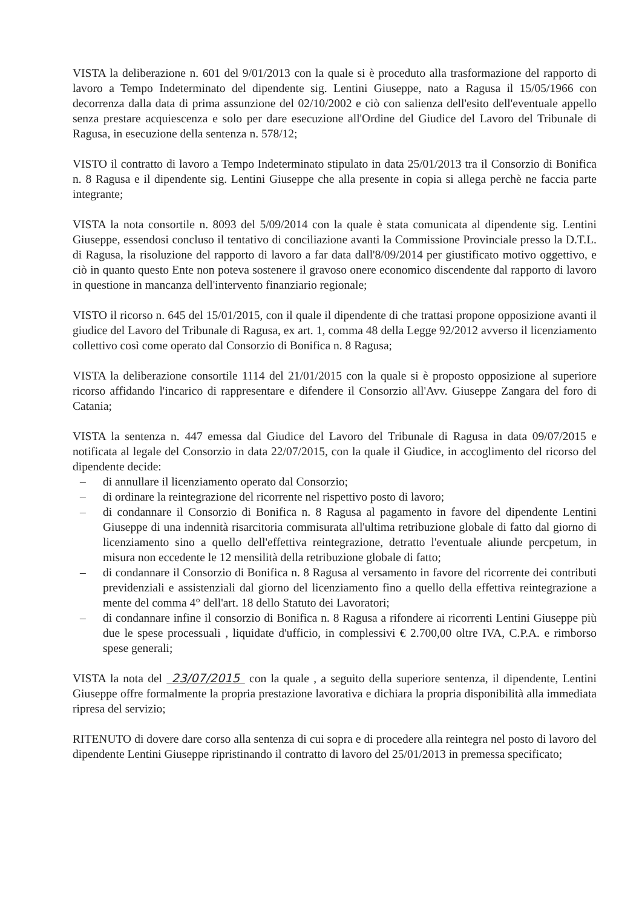VISTA la deliberazione n. 601 del 9/01/2013 con la quale si è proceduto alla trasformazione del rapporto di lavoro a Tempo Indeterminato del dipendente sig. Lentini Giuseppe, nato a Ragusa il 15/05/1966 con decorrenza dalla data di prima assunzione del 02/10/2002 e ciò con salienza dell'esito dell'eventuale appello senza prestare acquiescenza e solo per dare esecuzione all'Ordine del Giudice del Lavoro del Tribunale di Ragusa, in esecuzione della sentenza n. 578/12;
VISTO il contratto di lavoro a Tempo Indeterminato stipulato in data 25/01/2013 tra il Consorzio di Bonifica n. 8 Ragusa e il dipendente sig. Lentini Giuseppe che alla presente in copia si allega perchè ne faccia parte integrante;
VISTA la nota consortile n. 8093 del 5/09/2014 con la quale è stata comunicata al dipendente sig. Lentini Giuseppe, essendosi concluso il tentativo di conciliazione avanti la Commissione Provinciale presso la D.T.L. di Ragusa, la risoluzione del rapporto di lavoro a far data dall'8/09/2014 per giustificato motivo oggettivo, e ciò in quanto questo Ente non poteva sostenere il gravoso onere economico discendente dal rapporto di lavoro in questione in mancanza dell'intervento finanziario regionale;
VISTO il ricorso n. 645 del 15/01/2015, con il quale il dipendente di che trattasi propone opposizione avanti il giudice del Lavoro del Tribunale di Ragusa, ex art. 1, comma 48 della Legge 92/2012 avverso il licenziamento collettivo così come operato dal Consorzio di Bonifica n. 8 Ragusa;
VISTA la deliberazione consortile 1114 del 21/01/2015 con la quale si è proposto opposizione al superiore ricorso affidando l'incarico di rappresentare e difendere il Consorzio all'Avv. Giuseppe Zangara del foro di Catania;
VISTA la sentenza n. 447 emessa dal Giudice del Lavoro del Tribunale di Ragusa in data 09/07/2015 e notificata al legale del Consorzio in data 22/07/2015, con la quale il Giudice, in accoglimento del ricorso del dipendente decide:
– di annullare il licenziamento operato dal Consorzio;
– di ordinare la reintegrazione del ricorrente nel rispettivo posto di lavoro;
– di condannare il Consorzio di Bonifica n. 8 Ragusa al pagamento in favore del dipendente Lentini Giuseppe di una indennità risarcitoria commisurata all'ultima retribuzione globale di fatto dal giorno di licenziamento sino a quello dell'effettiva reintegrazione, detratto l'eventuale aliunde percpetum, in misura non eccedente le 12 mensilità della retribuzione globale di fatto;
– di condannare il Consorzio di Bonifica n. 8 Ragusa al versamento in favore del ricorrente dei contributi previdenziali e assistenziali dal giorno del licenziamento fino a quello della effettiva reintegrazione a mente del comma 4° dell'art. 18 dello Statuto dei Lavoratori;
– di condannare infine il consorzio di Bonifica n. 8 Ragusa a rifondere ai ricorrenti Lentini Giuseppe più due le spese processuali , liquidate d'ufficio, in complessivi € 2.700,00 oltre IVA, C.P.A. e rimborso spese generali;
VISTA la nota del 23/07/2015 con la quale , a seguito della superiore sentenza, il dipendente, Lentini Giuseppe offre formalmente la propria prestazione lavorativa e dichiara la propria disponibilità alla immediata ripresa del servizio;
RITENUTO di dovere dare corso alla sentenza di cui sopra e di procedere alla reintegra nel posto di lavoro del dipendente Lentini Giuseppe ripristinando il contratto di lavoro del 25/01/2013 in premessa specificato;